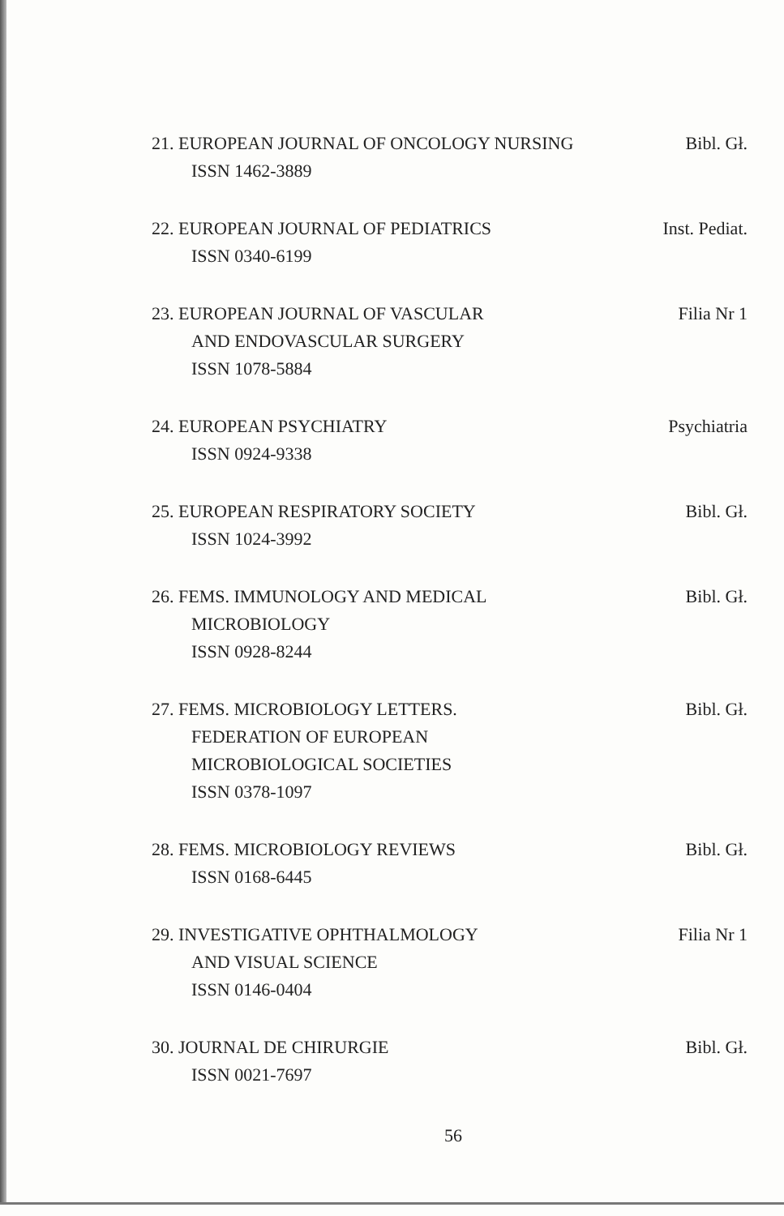21. EUROPEAN JOURNAL OF ONCOLOGY NURSING
ISSN 1462-3889
Bibl. Gł.
22. EUROPEAN JOURNAL OF PEDIATRICS
ISSN 0340-6199
Inst. Pediat.
23. EUROPEAN JOURNAL OF VASCULAR
AND ENDOVASCULAR SURGERY
ISSN 1078-5884
Filia Nr 1
24. EUROPEAN PSYCHIATRY
ISSN 0924-9338
Psychiatria
25. EUROPEAN RESPIRATORY SOCIETY
ISSN 1024-3992
Bibl. Gł.
26. FEMS. IMMUNOLOGY AND MEDICAL
MICROBIOLOGY
ISSN 0928-8244
Bibl. Gł.
27. FEMS. MICROBIOLOGY LETTERS.
FEDERATION OF EUROPEAN
MICROBIOLOGICAL SOCIETIES
ISSN 0378-1097
Bibl. Gł.
28. FEMS. MICROBIOLOGY REVIEWS
ISSN 0168-6445
Bibl. Gł.
29. INVESTIGATIVE OPHTHALMOLOGY
AND VISUAL SCIENCE
ISSN 0146-0404
Filia Nr 1
30. JOURNAL DE CHIRURGIE
ISSN 0021-7697
Bibl. Gł.
56